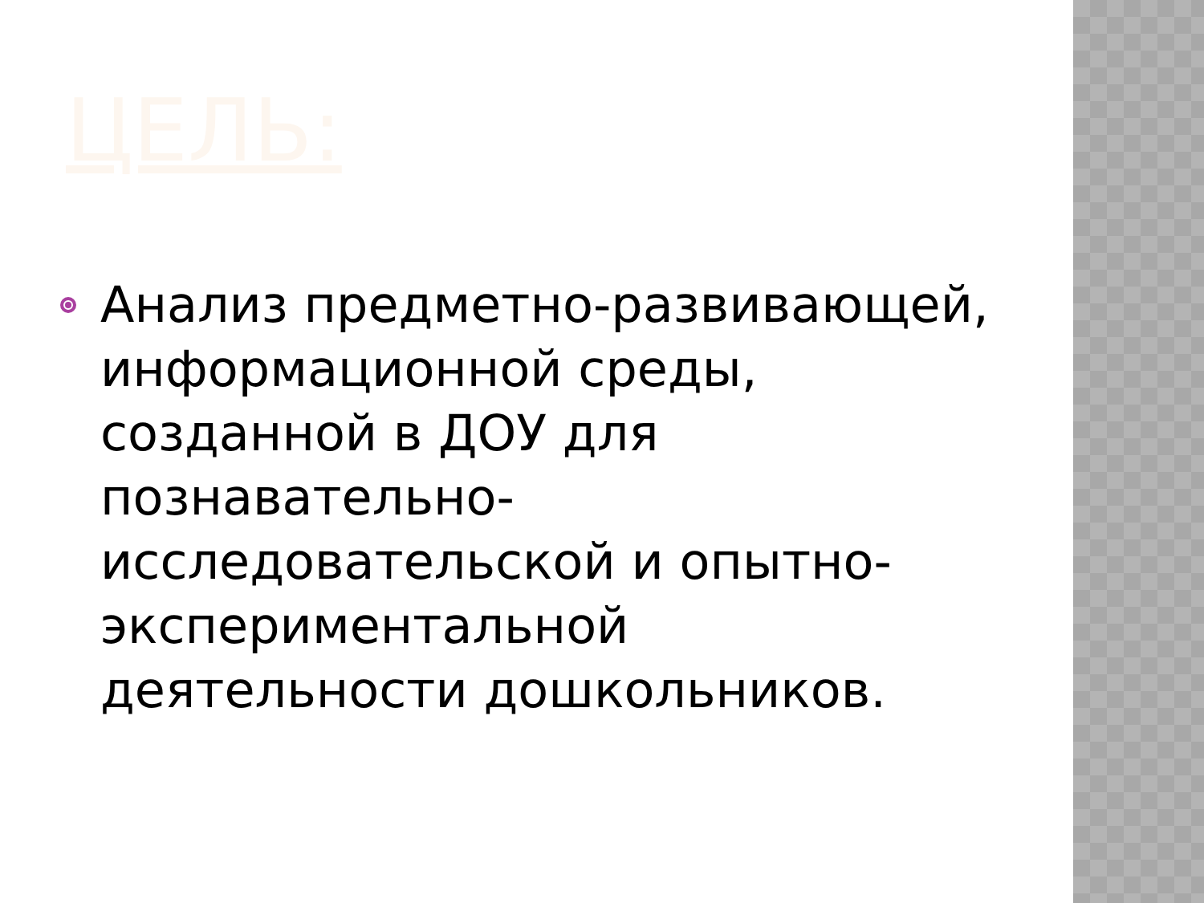ЦЕЛЬ:
Анализ предметно-развивающей, информационной среды, созданной в ДОУ для познавательно-исследовательской и опытно-экспериментальной деятельности дошкольников.